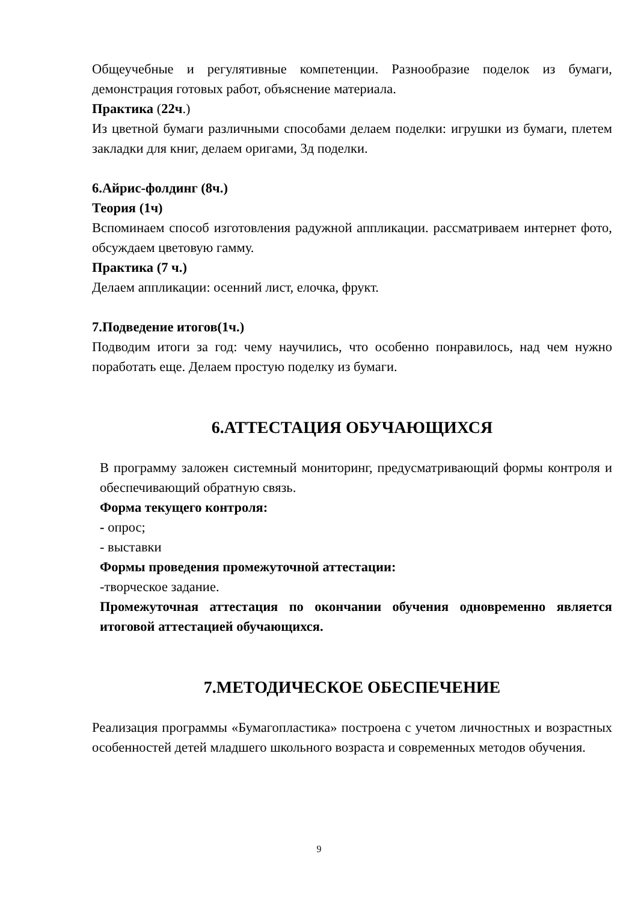Общеучебные и регулятивные компетенции. Разнообразие поделок из бумаги, демонстрация готовых работ, объяснение материала.
Практика (22ч.)
Из цветной бумаги различными способами делаем поделки: игрушки из бумаги, плетем закладки для книг, делаем оригами, 3д поделки.
6.Айрис-фолдинг (8ч.)
Теория (1ч)
Вспоминаем способ изготовления радужной аппликации. рассматриваем интернет фото, обсуждаем цветовую гамму.
Практика (7 ч.)
Делаем аппликации: осенний лист, елочка, фрукт.
7.Подведение итогов(1ч.)
Подводим итоги за год: чему научились, что особенно понравилось, над чем нужно поработать еще. Делаем простую поделку из бумаги.
6.АТТЕСТАЦИЯ ОБУЧАЮЩИХСЯ
В программу заложен системный мониторинг, предусматривающий формы контроля и обеспечивающий обратную связь.
Форма текущего контроля:
- опрос;
- выставки
Формы проведения промежуточной аттестации:
-творческое задание.
Промежуточная аттестация по окончании обучения одновременно является итоговой аттестацией обучающихся.
7.МЕТОДИЧЕСКОЕ ОБЕСПЕЧЕНИЕ
Реализация программы «Бумагопластика» построена с учетом личностных и возрастных особенностей детей младшего школьного возраста и современных методов обучения.
9